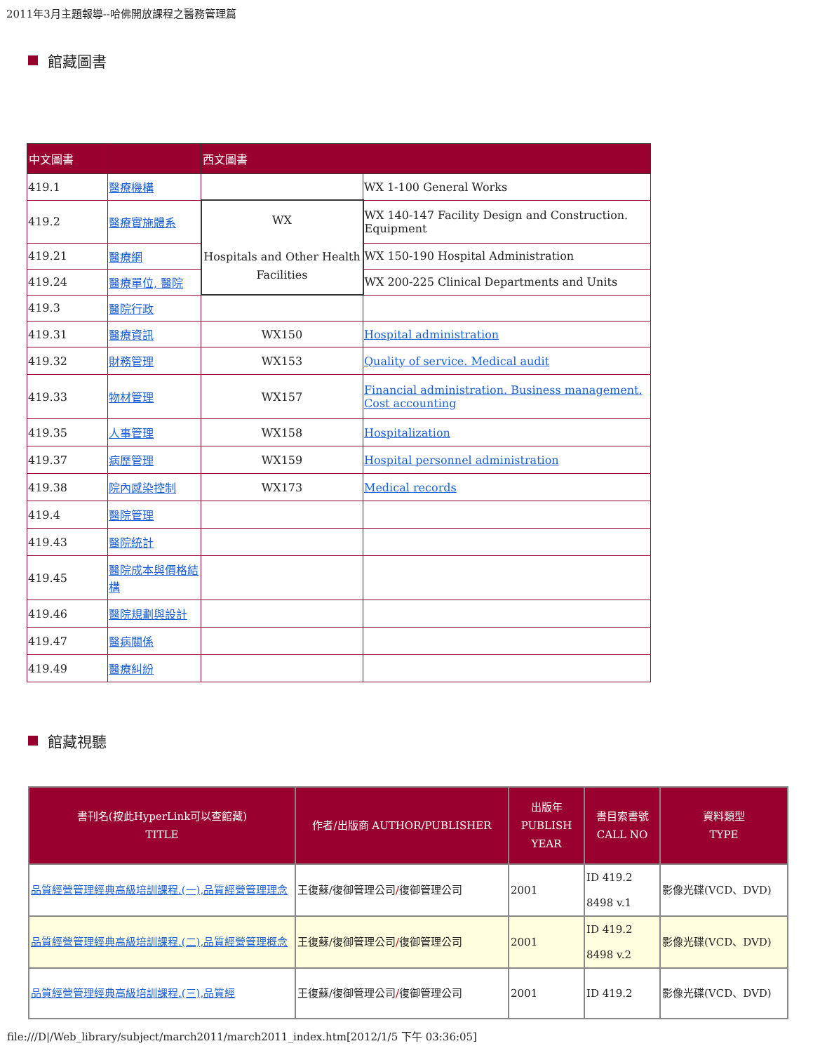2011年3月主題報導--哈佛開放課程之醫務管理篇
館藏圖書
| 中文圖書 | | 西文圖書 | |
| --- | --- | --- | --- |
| 419.1 | 醫療機構 | | WX 1-100 General Works |
| 419.2 | 醫療實施體系 | WX Hospitals and Other Health Facilities | WX 140-147 Facility Design and Construction. Equipment |
| 419.21 | 醫療網 | | WX 150-190 Hospital Administration |
| 419.24 | 醫療單位, 醫院 | | WX 200-225 Clinical Departments and Units |
| 419.3 | 醫院行政 | | |
| 419.31 | 醫療資訊 | WX150 | Hospital administration |
| 419.32 | 財務管理 | WX153 | Quality of service. Medical audit |
| 419.33 | 物材管理 | WX157 | Financial administration. Business management. Cost accounting |
| 419.35 | 人事管理 | WX158 | Hospitalization |
| 419.37 | 病歷管理 | WX159 | Hospital personnel administration |
| 419.38 | 院內感染控制 | WX173 | Medical records |
| 419.4 | 醫院管理 | | |
| 419.43 | 醫院統計 | | |
| 419.45 | 醫院成本與價格結構 | | |
| 419.46 | 醫院規劃與設計 | | |
| 419.47 | 醫病關係 | | |
| 419.49 | 醫療糾紛 | | |
館藏視聽
| 書刊名(按此HyperLink可以查館藏) TITLE | 作者/出版商 AUTHOR/PUBLISHER | 出版年 PUBLISH YEAR | 書目索書號 CALL NO | 資料類型 TYPE |
| --- | --- | --- | --- | --- |
| 品質經營管理經典高級培訓課程.(一),品質經營管理理念 | 王復蘇/復御管理公司 / 復御管理公司 | 2001 | ID 419.2 8498 v.1 | 影像光碟(VCD、DVD) |
| 品質經營管理經典高級培訓課程.(二),品質經營管理概念 | 王復蘇/復御管理公司 / 復御管理公司 | 2001 | ID 419.2 8498 v.2 | 影像光碟(VCD、DVD) |
| 品質經營管理經典高級培訓課程.(三),品質經 | 王復蘇/復御管理公司 / 復御管理公司 | 2001 | ID 419.2 | 影像光碟(VCD、DVD) |
file:///D|/Web_library/subject/march2011/march2011_index.htm[2012/1/5 下午 03:36:05]